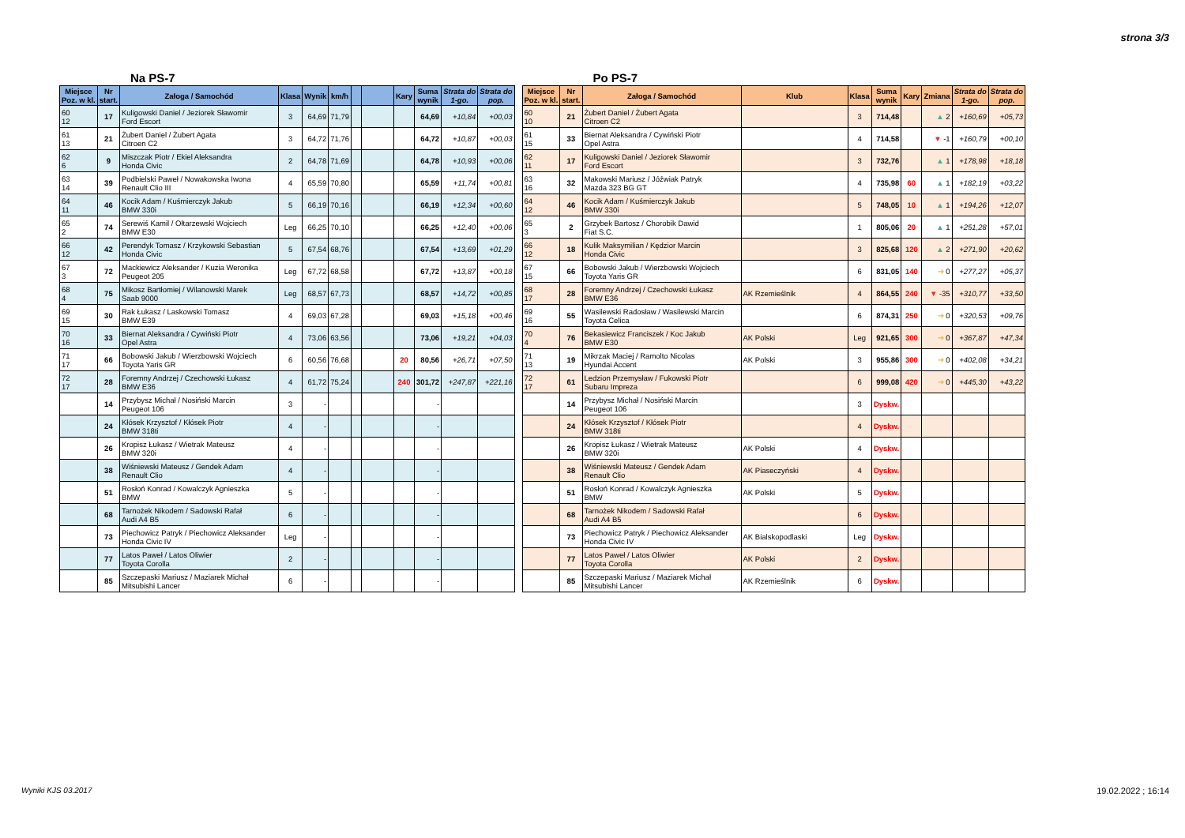strona 3/3
Na PS-7
| Miejsce Poz. w kl. | Nr start. | Załoga / Samochód | Klasa | Wynik | km/h | | | Kary | Suma wynik | Strata do 1-go. | Strata do pop. |
| --- | --- | --- | --- | --- | --- | --- | --- | --- | --- | --- | --- |
| 60 12 | 17 | Kuligowski Daniel / Jeziorek Sławomir Ford Escort | 3 | 64,69 | 71,79 | | | | 64,69 | +10,84 | +00,03 |
| 61 13 | 21 | Żubert Daniel / Żubert Agata Citroen C2 | 3 | 64,72 | 71,76 | | | | 64,72 | +10,87 | +00,03 |
| 62 6 | 9 | Miszczak Piotr / Ekiel Aleksandra Honda Civic | 2 | 64,78 | 71,69 | | | | 64,78 | +10,93 | +00,06 |
| 63 14 | 39 | Podbielski Paweł / Nowakowska Iwona Renault Clio III | 4 | 65,59 | 70,80 | | | | 65,59 | +11,74 | +00,81 |
| 64 11 | 46 | Kocik Adam / Kuśmierczyk Jakub BMW 330i | 5 | 66,19 | 70,16 | | | | 66,19 | +12,34 | +00,60 |
| 65 2 | 74 | Serewiś Kamil / Ołtarzewski Wojciech BMW E30 | Leg | 66,25 | 70,10 | | | | 66,25 | +12,40 | +00,06 |
| 66 12 | 42 | Perendyk Tomasz / Krzykowski Sebastian Honda Civic | 5 | 67,54 | 68,76 | | | | 67,54 | +13,69 | +01,29 |
| 67 3 | 72 | Mackiewicz Aleksander / Kuzia Weronika Peugeot 205 | Leg | 67,72 | 68,58 | | | | 67,72 | +13,87 | +00,18 |
| 68 4 | 75 | Mikosz Bartłomiej / Wilanowski Marek Saab 9000 | Leg | 68,57 | 67,73 | | | | 68,57 | +14,72 | +00,85 |
| 69 15 | 30 | Rak Łukasz / Laskowski Tomasz BMW E39 | 4 | 69,03 | 67,28 | | | | 69,03 | +15,18 | +00,46 |
| 70 16 | 33 | Biernat Aleksandra / Cywiński Piotr Opel Astra | 4 | 73,06 | 63,56 | | | | 73,06 | +19,21 | +04,03 |
| 71 17 | 66 | Bobowski Jakub / Wierzbowski Wojciech Toyota Yaris GR | 6 | 60,56 | 76,68 | | | 20 | 80,56 | +26,71 | +07,50 |
| 72 17 | 28 | Foremny Andrzej / Czechowski Łukasz BMW E36 | 4 | 61,72 | 75,24 | | | 240 | 301,72 | +247,87 | +221,16 |
| | 14 | Przybysz Michał / Nosiński Marcin Peugeot 106 | 3 | - | | | | | - | | |
| | 24 | Kłósek Krzysztof / Kłósek Piotr BMW 318ti | 4 | - | | | | | - | | |
| | 26 | Kropisz Łukasz / Wietrak Mateusz BMW 320i | 4 | - | | | | | - | | |
| | 38 | Wiśniewski Mateusz / Gendek Adam Renault Clio | 4 | - | | | | | - | | |
| | 51 | Rosłoń Konrad / Kowalczyk Agnieszka BMW | 5 | - | | | | | - | | |
| | 68 | Tarnożek Nikodem / Sadowski Rafał Audi A4 B5 | 6 | - | | | | | - | | |
| | 73 | Piechowicz Patryk / Piechowicz Aleksander Honda Civic IV | Leg | - | | | | | - | | |
| | 77 | Latos Paweł / Latos Oliwier Toyota Corolla | 2 | - | | | | | - | | |
| | 85 | Szczepaski Mariusz / Maziarek Michał Mitsubishi Lancer | 6 | - | | | | | - | | |
Po PS-7
| Miejsce Poz. w kl. | Nr start. | Załoga / Samochód | Klub | Klasa | Suma wynik | Kary | Zmiana | Strata do 1-go. | Strata do pop. |
| --- | --- | --- | --- | --- | --- | --- | --- | --- | --- |
| 60 10 | 21 | Żubert Daniel / Żubert Agata Citroen C2 | | 3 | 714,48 | | ▲ 2 | +160,69 | +05,73 |
| 61 15 | 33 | Biernat Aleksandra / Cywiński Piotr Opel Astra | | 4 | 714,58 | | ▼ -1 | +160,79 | +00,10 |
| 62 11 | 17 | Kuligowski Daniel / Jeziorek Sławomir Ford Escort | | 3 | 732,76 | | ▲ 1 | +178,98 | +18,18 |
| 63 16 | 32 | Makowski Mariusz / Jóźwiak Patryk Mazda 323 BG GT | | 4 | 735,98 | 60 | ▲ 1 | +182,19 | +03,22 |
| 64 12 | 46 | Kocik Adam / Kuśmierczyk Jakub BMW 330i | | 5 | 748,05 | 10 | ▲ 1 | +194,26 | +12,07 |
| 65 3 | 2 | Grzybek Bartosz / Chorobik Dawid Fiat S.C. | | 1 | 805,06 | 20 | ▲ 1 | +251,28 | +57,01 |
| 66 12 | 18 | Kulik Maksymilian / Kędzior Marcin Honda Civic | | 3 | 825,68 | 120 | ▲ 2 | +271,90 | +20,62 |
| 67 15 | 66 | Bobowski Jakub / Wierzbowski Wojciech Toyota Yaris GR | | 6 | 831,05 | 140 | ➔ 0 | +277,27 | +05,37 |
| 68 17 | 28 | Foremny Andrzej / Czechowski Łukasz BMW E36 | AK Rzemieślnik | 4 | 864,55 | 240 | ▼ -35 | +310,77 | +33,50 |
| 69 16 | 55 | Wasilewski Radosław / Wasilewski Marcin Toyota Celica | | 6 | 874,31 | 250 | ➔ 0 | +320,53 | +09,76 |
| 70 4 | 76 | Bekasiewicz Franciszek / Koc Jakub BMW E30 | AK Polski | Leg | 921,65 | 300 | ➔ 0 | +367,87 | +47,34 |
| 71 13 | 19 | Mikrzak Maciej / Ramolto Nicolas Hyundai Accent | AK Polski | 3 | 955,86 | 300 | ➔ 0 | +402,08 | +34,21 |
| 72 17 | 61 | Ledzion Przemysław / Fukowski Piotr Subaru Impreza | | 6 | 999,08 | 420 | ➔ 0 | +445,30 | +43,22 |
| | 14 | Przybysz Michał / Nosiński Marcin Peugeot 106 | | 3 | Dyskw. | | | | |
| | 24 | Kłósek Krzysztof / Kłósek Piotr BMW 318ti | | 4 | Dyskw. | | | | |
| | 26 | Kropisz Łukasz / Wietrak Mateusz BMW 320i | AK Polski | 4 | Dyskw. | | | | |
| | 38 | Wiśniewski Mateusz / Gendek Adam Renault Clio | AK Piaseczyński | 4 | Dyskw. | | | | |
| | 51 | Rosłoń Konrad / Kowalczyk Agnieszka BMW | AK Polski | 5 | Dyskw. | | | | |
| | 68 | Tarnożek Nikodem / Sadowski Rafał Audi A4 B5 | | 6 | Dyskw. | | | | |
| | 73 | Piechowicz Patryk / Piechowicz Aleksander Honda Civic IV | AK Bialskopodlaski | Leg | Dyskw. | | | | |
| | 77 | Latos Paweł / Latos Oliwier Toyota Corolla | AK Polski | 2 | Dyskw. | | | | |
| | 85 | Szczepaski Mariusz / Maziarek Michał Mitsubishi Lancer | AK Rzemieślnik | 6 | Dyskw. | | | | |
Wyniki KJS 03.2017 19.02.2022 ; 16:14